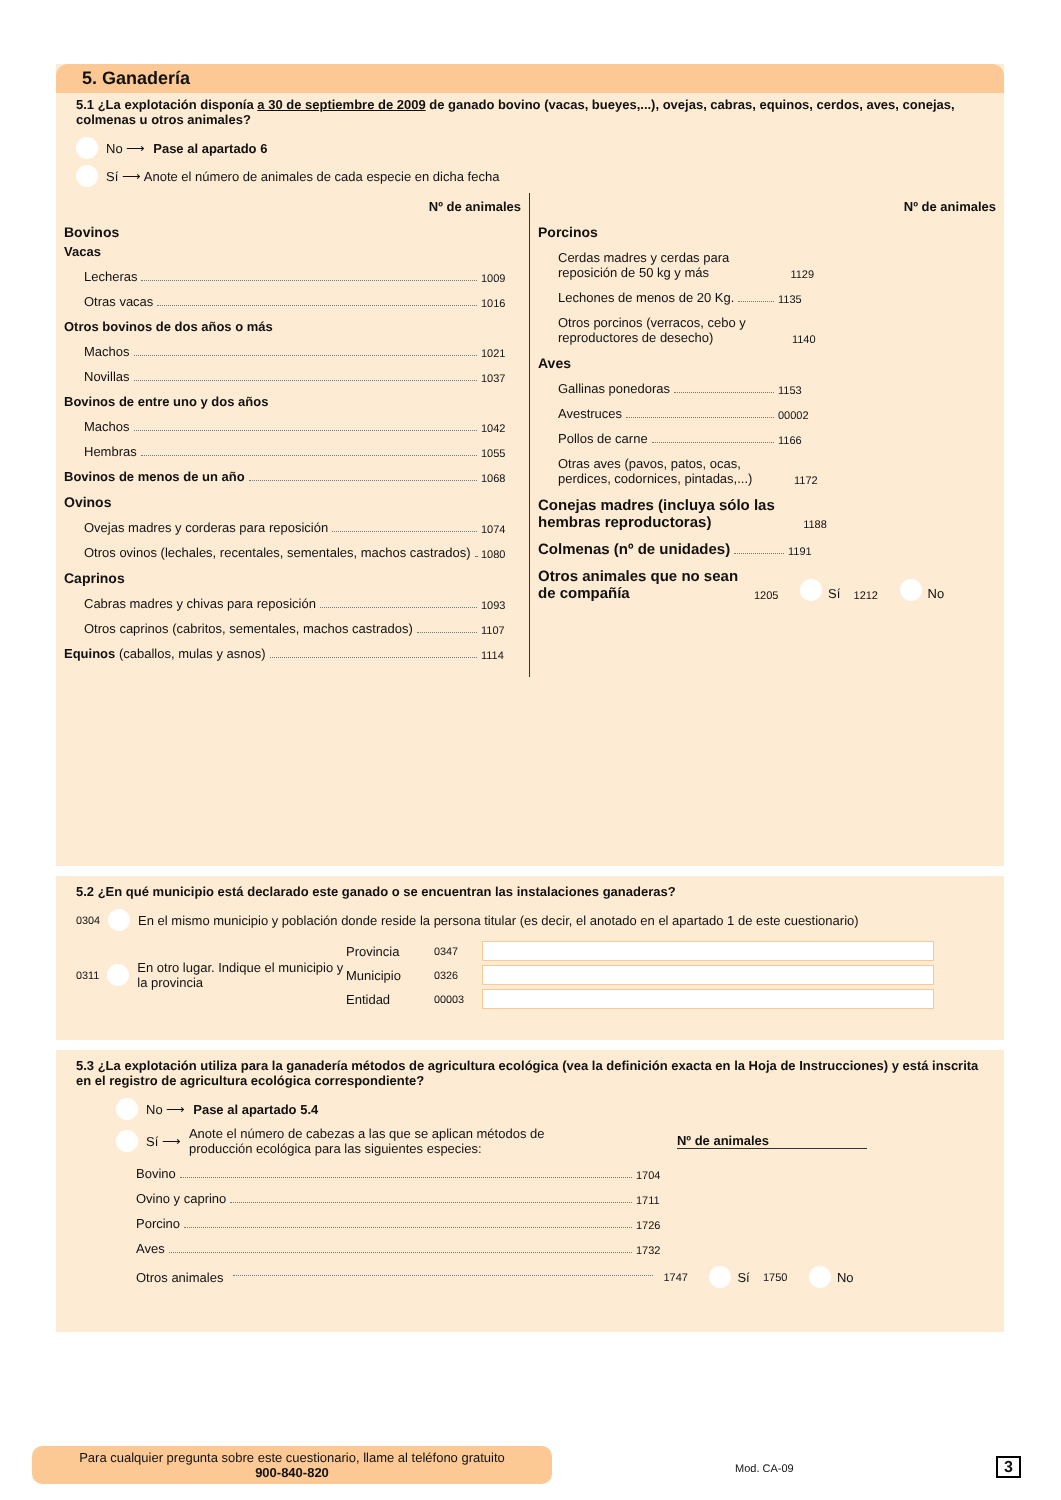5. Ganadería
5.1 ¿La explotación disponía a 30 de septiembre de 2009 de ganado bovino (vacas, bueyes,...), ovejas, cabras, equinos, cerdos, aves, conejas, colmenas u otros animales?
No ⟶ Pase al apartado 6
Sí ⟶ Anote el número de animales de cada especie en dicha fecha
Nº de animales
Bovinos
Vacas
Lecheras 1009
Otras vacas 1016
Otros bovinos de dos años o más
Machos 1021
Novillas 1037
Bovinos de entre uno y dos años
Machos 1042
Hembras 1055
Bovinos de menos de un año 1068
Ovinos
Ovejas madres y corderas para reposición 1074
Otros ovinos (lechales, recentales, sementales, machos castrados) 1080
Caprinos
Cabras madres y chivas para reposición 1093
Otros caprinos (cabritos, sementales, machos castrados) 1107
Equinos (caballos, mulas y asnos) 1114
Nº de animales
Porcinos
Cerdas madres y cerdas para reposición de 50 kg y más 1129
Lechones de menos de 20 Kg. 1135
Otros porcinos (verracos, cebo y reproductores de desecho) 1140
Aves
Gallinas ponedoras 1153
Avestruces 00002
Pollos de carne 1166
Otras aves (pavos, patos, ocas, perdices, codornices, pintadas,...) 1172
Conejas madres (incluya sólo las hembras reproductoras) 1188
Colmenas (nº de unidades) 1191
Otros animales que no sean de compañía 1205 Sí 1212 No
5.2 ¿En qué municipio está declarado este ganado o se encuentran las instalaciones ganaderas?
0304 En el mismo municipio y población donde reside la persona titular (es decir, el anotado en el apartado 1 de este cuestionario)
0311 En otro lugar. Indique el municipio y la provincia
Provincia 0347
Municipio 0326
Entidad 00003
5.3 ¿La explotación utiliza para la ganadería métodos de agricultura ecológica (vea la definición exacta en la Hoja de Instrucciones) y está inscrita en el registro de agricultura ecológica correspondiente?
No ⟶ Pase al apartado 5.4
Sí ⟶ Anote el número de cabezas a las que se aplican métodos de producción ecológica para las siguientes especies: Nº de animales
Bovino 1704
Ovino y caprino 1711
Porcino 1726
Aves 1732
Otros animales 1747 Sí 1750 No
Para cualquier pregunta sobre este cuestionario, llame al teléfono gratuito
900-840-820
Mod. CA-09 3